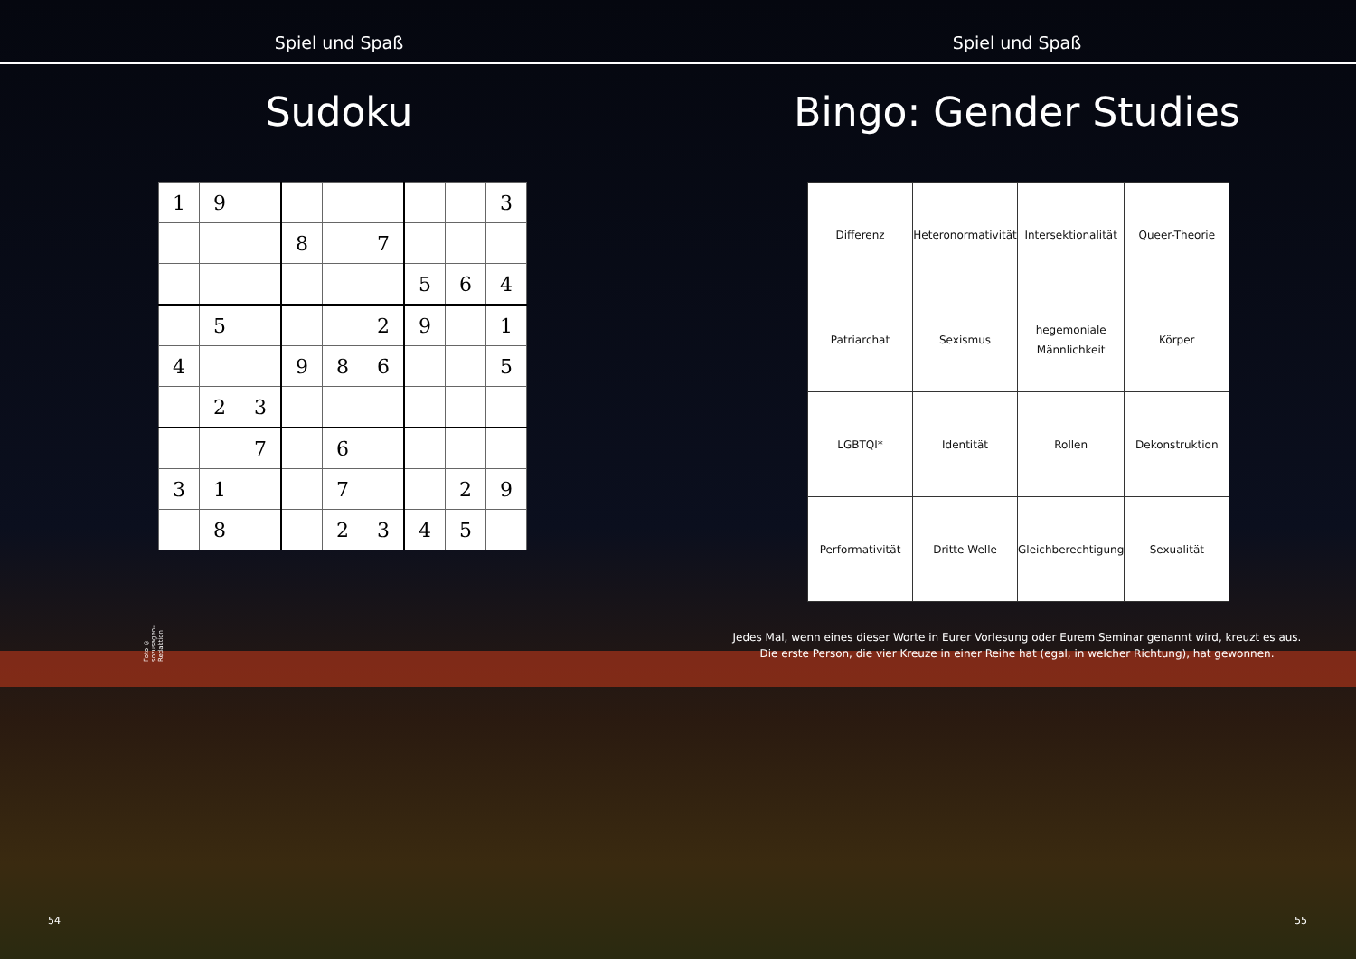Spiel und Spaß Spiel und Spaß
Sudoku Bingo: Gender Studies
| 1 | 9 | | | | | | | 3 |
| | | | 8 | | 7 | | | |
| | | | | | | 5 | 6 | 4 |
| | 5 | | | | 2 | 9 | | 1 |
| 4 | | | 9 | 8 | 6 | | | 5 |
| | 2 | 3 | | | | | | |
| | | 7 | | 6 | | | | |
| 3 | 1 | | | 7 | | | 2 | 9 |
| | 8 | | | 2 | 3 | 4 | 5 | |
Foto © sozusagen-Redaktion
| Differenz | Heteronormativität | Intersektionalität | Queer-Theorie |
| Patriarchat | Sexismus | hegemoniale Männlichkeit | Körper |
| LGBTQI* | Identität | Rollen | Dekonstruktion |
| Performativität | Dritte Welle | Gleichberechtigung | Sexualität |
Jedes Mal, wenn eines dieser Worte in Eurer Vorlesung oder Eurem Seminar genannt wird, kreuzt es aus.
Die erste Person, die vier Kreuze in einer Reihe hat (egal, in welcher Richtung), hat gewonnen.
54 55